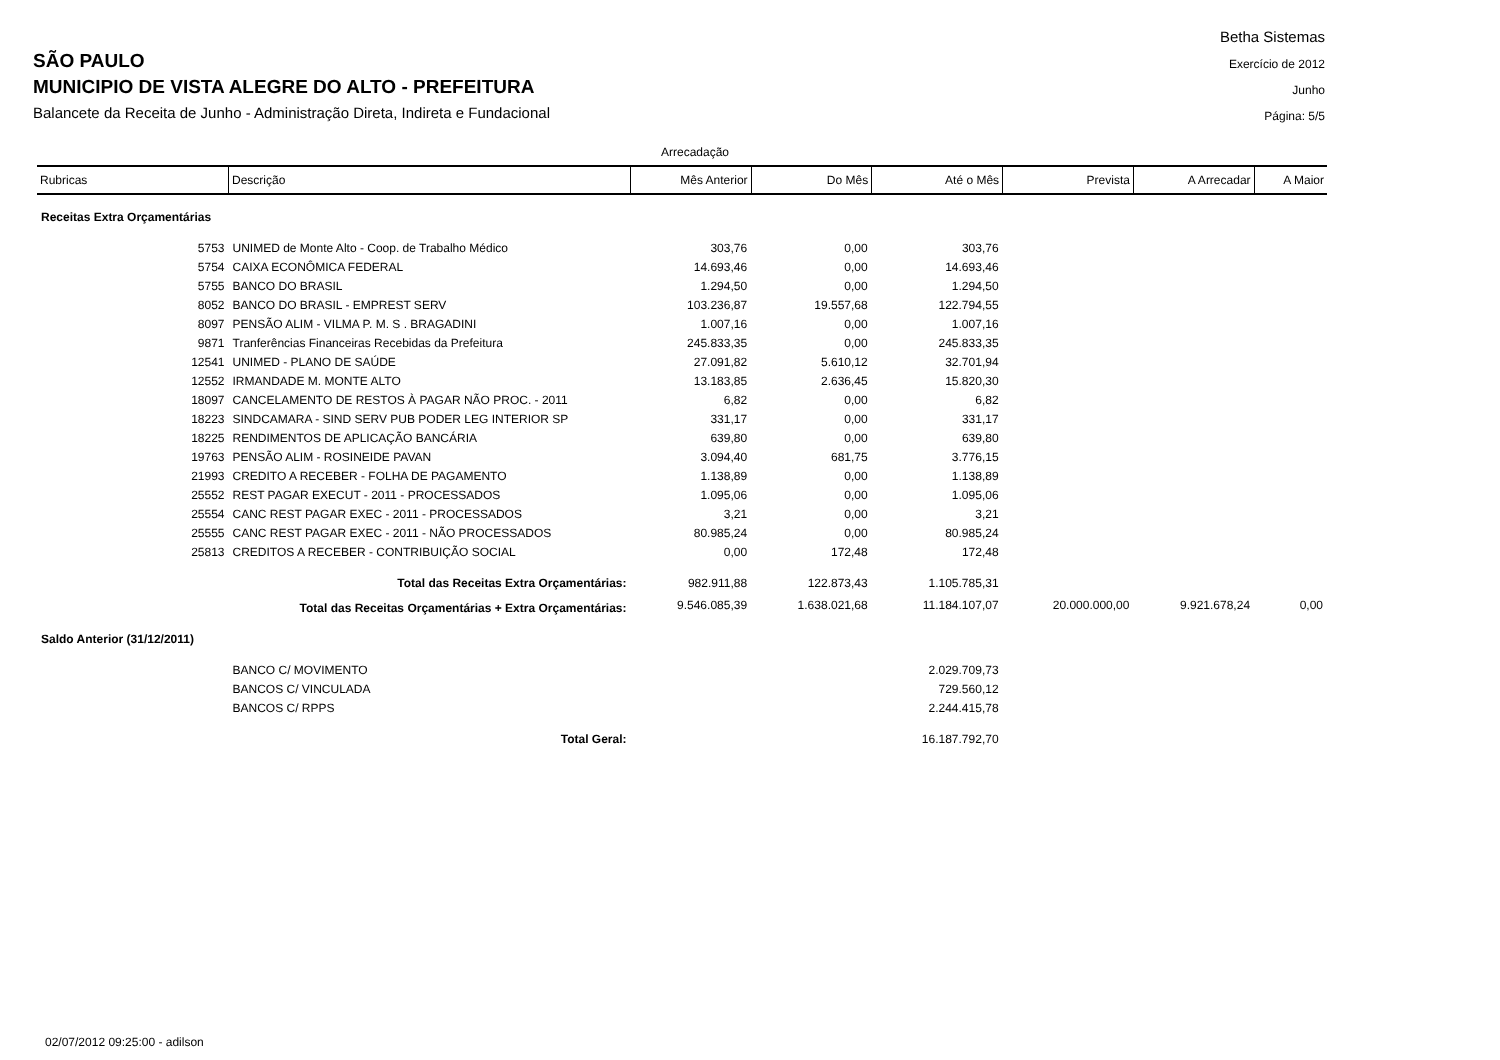SÃO PAULO
MUNICIPIO DE VISTA ALEGRE DO ALTO - PREFEITURA
Balancete da Receita de Junho - Administração Direta, Indireta e Fundacional
Betha Sistemas
Exercício de 2012
Junho
Página: 5/5
Arrecadação
| Rubricas | Descrição | Mês Anterior | Do Mês | Até o Mês | Prevista | A Arrecadar | A Maior |
| --- | --- | --- | --- | --- | --- | --- | --- |
| Receitas Extra Orçamentárias | | | | | | | |
| 5753 | UNIMED de Monte Alto - Coop. de Trabalho Médico | 303,76 | 0,00 | 303,76 | | | |
| 5754 | CAIXA ECONÔMICA FEDERAL | 14.693,46 | 0,00 | 14.693,46 | | | |
| 5755 | BANCO DO BRASIL | 1.294,50 | 0,00 | 1.294,50 | | | |
| 8052 | BANCO DO BRASIL - EMPREST SERV | 103.236,87 | 19.557,68 | 122.794,55 | | | |
| 8097 | PENSÃO ALIM - VILMA P. M. S . BRAGADINI | 1.007,16 | 0,00 | 1.007,16 | | | |
| 9871 | Tranferências Financeiras Recebidas da Prefeitura | 245.833,35 | 0,00 | 245.833,35 | | | |
| 12541 | UNIMED - PLANO DE SAÚDE | 27.091,82 | 5.610,12 | 32.701,94 | | | |
| 12552 | IRMANDADE M. MONTE ALTO | 13.183,85 | 2.636,45 | 15.820,30 | | | |
| 18097 | CANCELAMENTO DE RESTOS À PAGAR NÃO PROC. - 2011 | 6,82 | 0,00 | 6,82 | | | |
| 18223 | SINDCAMARA - SIND SERV PUB PODER LEG INTERIOR SP | 331,17 | 0,00 | 331,17 | | | |
| 18225 | RENDIMENTOS DE APLICAÇÃO BANCÁRIA | 639,80 | 0,00 | 639,80 | | | |
| 19763 | PENSÃO ALIM - ROSINEIDE PAVAN | 3.094,40 | 681,75 | 3.776,15 | | | |
| 21993 | CREDITO A RECEBER - FOLHA DE PAGAMENTO | 1.138,89 | 0,00 | 1.138,89 | | | |
| 25552 | REST PAGAR EXECUT - 2011 - PROCESSADOS | 1.095,06 | 0,00 | 1.095,06 | | | |
| 25554 | CANC REST PAGAR EXEC - 2011 - PROCESSADOS | 3,21 | 0,00 | 3,21 | | | |
| 25555 | CANC REST PAGAR EXEC - 2011 - NÃO PROCESSADOS | 80.985,24 | 0,00 | 80.985,24 | | | |
| 25813 | CREDITOS A RECEBER - CONTRIBUIÇÃO SOCIAL | 0,00 | 172,48 | 172,48 | | | |
| Total das Receitas Extra Orçamentárias: | | 982.911,88 | 122.873,43 | 1.105.785,31 | | | |
| Total das Receitas Orçamentárias + Extra Orçamentárias: | | 9.546.085,39 | 1.638.021,68 | 11.184.107,07 | 20.000.000,00 | 9.921.678,24 | 0,00 |
| Saldo Anterior (31/12/2011) | | | | | | | |
| | BANCO C/ MOVIMENTO | | | 2.029.709,73 | | | |
| | BANCOS C/ VINCULADA | | | 729.560,12 | | | |
| | BANCOS C/ RPPS | | | 2.244.415,78 | | | |
| Total Geral: | | | | 16.187.792,70 | | | |
02/07/2012 09:25:00 - adilson